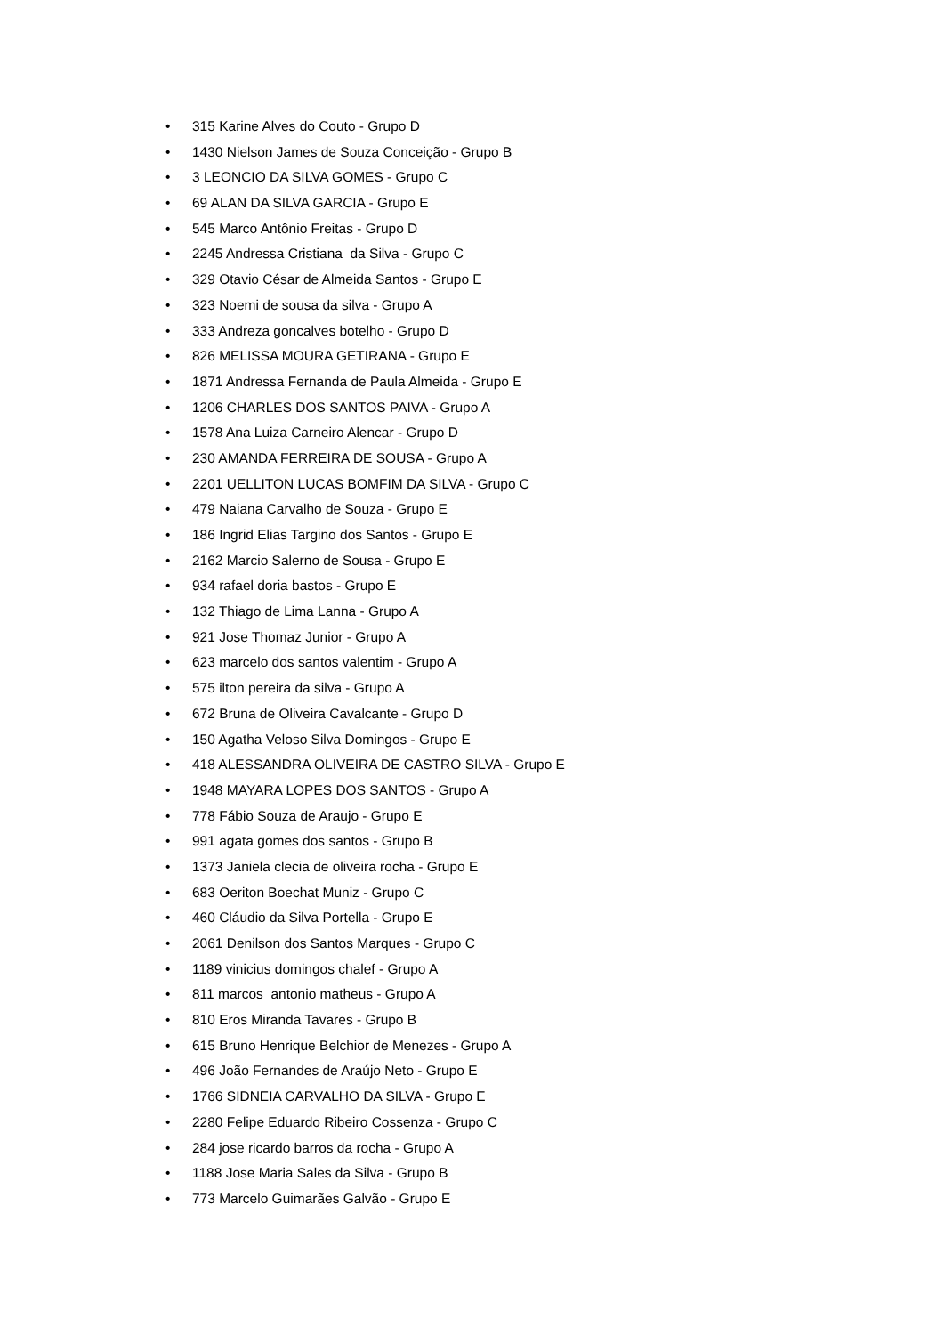• 315 Karine Alves do Couto - Grupo D
• 1430 Nielson James de Souza Conceição - Grupo B
• 3 LEONCIO DA SILVA GOMES - Grupo C
• 69 ALAN DA SILVA GARCIA - Grupo E
• 545 Marco Antônio Freitas - Grupo D
• 2245 Andressa Cristiana da Silva - Grupo C
• 329 Otavio César de Almeida Santos - Grupo E
• 323 Noemi de sousa da silva - Grupo A
• 333 Andreza goncalves botelho - Grupo D
• 826 MELISSA MOURA GETIRANA - Grupo E
• 1871 Andressa Fernanda de Paula Almeida - Grupo E
• 1206 CHARLES DOS SANTOS PAIVA - Grupo A
• 1578 Ana Luiza Carneiro Alencar - Grupo D
• 230 AMANDA FERREIRA DE SOUSA - Grupo A
• 2201 UELLITON LUCAS BOMFIM DA SILVA - Grupo C
• 479 Naiana Carvalho de Souza - Grupo E
• 186 Ingrid Elias Targino dos Santos - Grupo E
• 2162 Marcio Salerno de Sousa - Grupo E
• 934 rafael doria bastos - Grupo E
• 132 Thiago de Lima Lanna - Grupo A
• 921 Jose Thomaz Junior - Grupo A
• 623 marcelo dos santos valentim - Grupo A
• 575 ilton pereira da silva - Grupo A
• 672 Bruna de Oliveira Cavalcante - Grupo D
• 150 Agatha Veloso Silva Domingos - Grupo E
• 418 ALESSANDRA OLIVEIRA DE CASTRO SILVA - Grupo E
• 1948 MAYARA LOPES DOS SANTOS - Grupo A
• 778 Fábio Souza de Araujo - Grupo E
• 991 agata gomes dos santos - Grupo B
• 1373 Janiela clecia de oliveira rocha - Grupo E
• 683 Oeriton Boechat Muniz - Grupo C
• 460 Cláudio da Silva Portella - Grupo E
• 2061 Denilson dos Santos Marques - Grupo C
• 1189 vinicius domingos chalef - Grupo A
• 811 marcos antonio matheus - Grupo A
• 810 Eros Miranda Tavares - Grupo B
• 615 Bruno Henrique Belchior de Menezes - Grupo A
• 496 João Fernandes de Araújo Neto - Grupo E
• 1766 SIDNEIA CARVALHO DA SILVA - Grupo E
• 2280 Felipe Eduardo Ribeiro Cossenza - Grupo C
• 284 jose ricardo barros da rocha - Grupo A
• 1188 Jose Maria Sales da Silva - Grupo B
• 773 Marcelo Guimarães Galvão - Grupo E